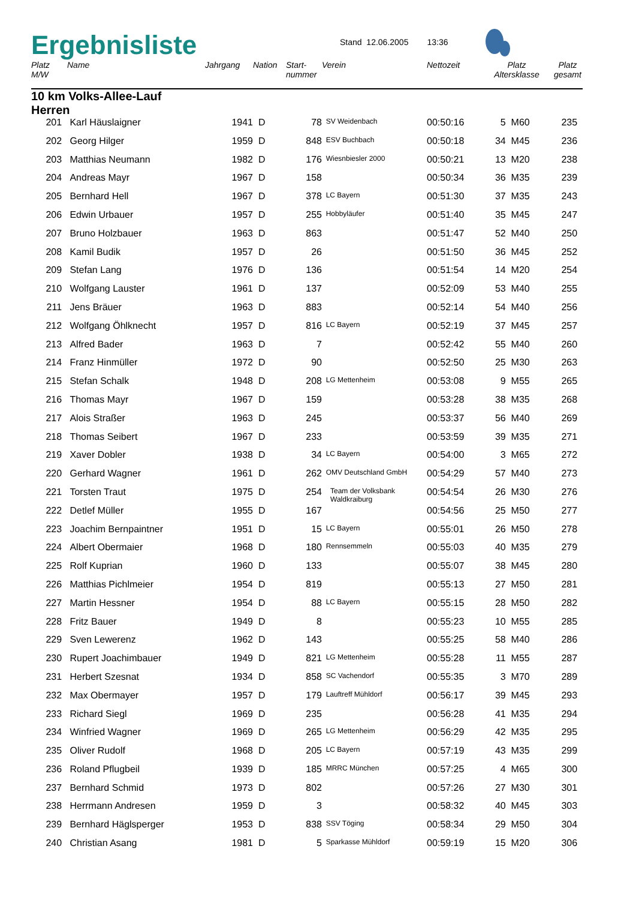Ergebnisliste
Stand 12.06.2005 13:36
| Platz M/W | Name | Jahrgang | Nation | Start- nummer | Verein | Nettozeit | Platz Altersklasse | | Platz gesamt |
| --- | --- | --- | --- | --- | --- | --- | --- | --- | --- |
| 10 km Volks-Allee-Lauf Herren | | | | | | | | | |
| 201 | Karl Häuslaigner | 1941 | D | 78 | SV Weidenbach | 00:50:16 | 5 | M60 | 235 |
| 202 | Georg Hilger | 1959 | D | 848 | ESV Buchbach | 00:50:18 | 34 | M45 | 236 |
| 203 | Matthias Neumann | 1982 | D | 176 | Wiesnbiesler 2000 | 00:50:21 | 13 | M20 | 238 |
| 204 | Andreas Mayr | 1967 | D | 158 | | 00:50:34 | 36 | M35 | 239 |
| 205 | Bernhard Hell | 1967 | D | 378 | LC Bayern | 00:51:30 | 37 | M35 | 243 |
| 206 | Edwin Urbauer | 1957 | D | 255 | Hobbyläufer | 00:51:40 | 35 | M45 | 247 |
| 207 | Bruno Holzbauer | 1963 | D | 863 | | 00:51:47 | 52 | M40 | 250 |
| 208 | Kamil Budik | 1957 | D | 26 | | 00:51:50 | 36 | M45 | 252 |
| 209 | Stefan Lang | 1976 | D | 136 | | 00:51:54 | 14 | M20 | 254 |
| 210 | Wolfgang Lauster | 1961 | D | 137 | | 00:52:09 | 53 | M40 | 255 |
| 211 | Jens Bräuer | 1963 | D | 883 | | 00:52:14 | 54 | M40 | 256 |
| 212 | Wolfgang Öhlknecht | 1957 | D | 816 | LC Bayern | 00:52:19 | 37 | M45 | 257 |
| 213 | Alfred Bader | 1963 | D | 7 | | 00:52:42 | 55 | M40 | 260 |
| 214 | Franz Hinmüller | 1972 | D | 90 | | 00:52:50 | 25 | M30 | 263 |
| 215 | Stefan Schalk | 1948 | D | 208 | LG Mettenheim | 00:53:08 | 9 | M55 | 265 |
| 216 | Thomas Mayr | 1967 | D | 159 | | 00:53:28 | 38 | M35 | 268 |
| 217 | Alois Straßer | 1963 | D | 245 | | 00:53:37 | 56 | M40 | 269 |
| 218 | Thomas Seibert | 1967 | D | 233 | | 00:53:59 | 39 | M35 | 271 |
| 219 | Xaver Dobler | 1938 | D | 34 | LC Bayern | 00:54:00 | 3 | M65 | 272 |
| 220 | Gerhard Wagner | 1961 | D | 262 | OMV Deutschland GmbH | 00:54:29 | 57 | M40 | 273 |
| 221 | Torsten Traut | 1975 | D | 254 | Team der Volksbank Waldkraiburg | 00:54:54 | 26 | M30 | 276 |
| 222 | Detlef Müller | 1955 | D | 167 | | 00:54:56 | 25 | M50 | 277 |
| 223 | Joachim Bernpaintner | 1951 | D | 15 | LC Bayern | 00:55:01 | 26 | M50 | 278 |
| 224 | Albert Obermaier | 1968 | D | 180 | Rennsemmeln | 00:55:03 | 40 | M35 | 279 |
| 225 | Rolf Kuprian | 1960 | D | 133 | | 00:55:07 | 38 | M45 | 280 |
| 226 | Matthias Pichlmeier | 1954 | D | 819 | | 00:55:13 | 27 | M50 | 281 |
| 227 | Martin Hessner | 1954 | D | 88 | LC Bayern | 00:55:15 | 28 | M50 | 282 |
| 228 | Fritz Bauer | 1949 | D | 8 | | 00:55:23 | 10 | M55 | 285 |
| 229 | Sven Lewerenz | 1962 | D | 143 | | 00:55:25 | 58 | M40 | 286 |
| 230 | Rupert Joachimbauer | 1949 | D | 821 | LG Mettenheim | 00:55:28 | 11 | M55 | 287 |
| 231 | Herbert Szesnat | 1934 | D | 858 | SC Vachendorf | 00:55:35 | 3 | M70 | 289 |
| 232 | Max Obermayer | 1957 | D | 179 | Lauftreff Mühldorf | 00:56:17 | 39 | M45 | 293 |
| 233 | Richard Siegl | 1969 | D | 235 | | 00:56:28 | 41 | M35 | 294 |
| 234 | Winfried Wagner | 1969 | D | 265 | LG Mettenheim | 00:56:29 | 42 | M35 | 295 |
| 235 | Oliver Rudolf | 1968 | D | 205 | LC Bayern | 00:57:19 | 43 | M35 | 299 |
| 236 | Roland Pflugbeil | 1939 | D | 185 | MRRC München | 00:57:25 | 4 | M65 | 300 |
| 237 | Bernhard Schmid | 1973 | D | 802 | | 00:57:26 | 27 | M30 | 301 |
| 238 | Herrmann Andresen | 1959 | D | 3 | | 00:58:32 | 40 | M45 | 303 |
| 239 | Bernhard Häglsperger | 1953 | D | 838 | SSV Töging | 00:58:34 | 29 | M50 | 304 |
| 240 | Christian Asang | 1981 | D | 5 | Sparkasse Mühldorf | 00:59:19 | 15 | M20 | 306 |